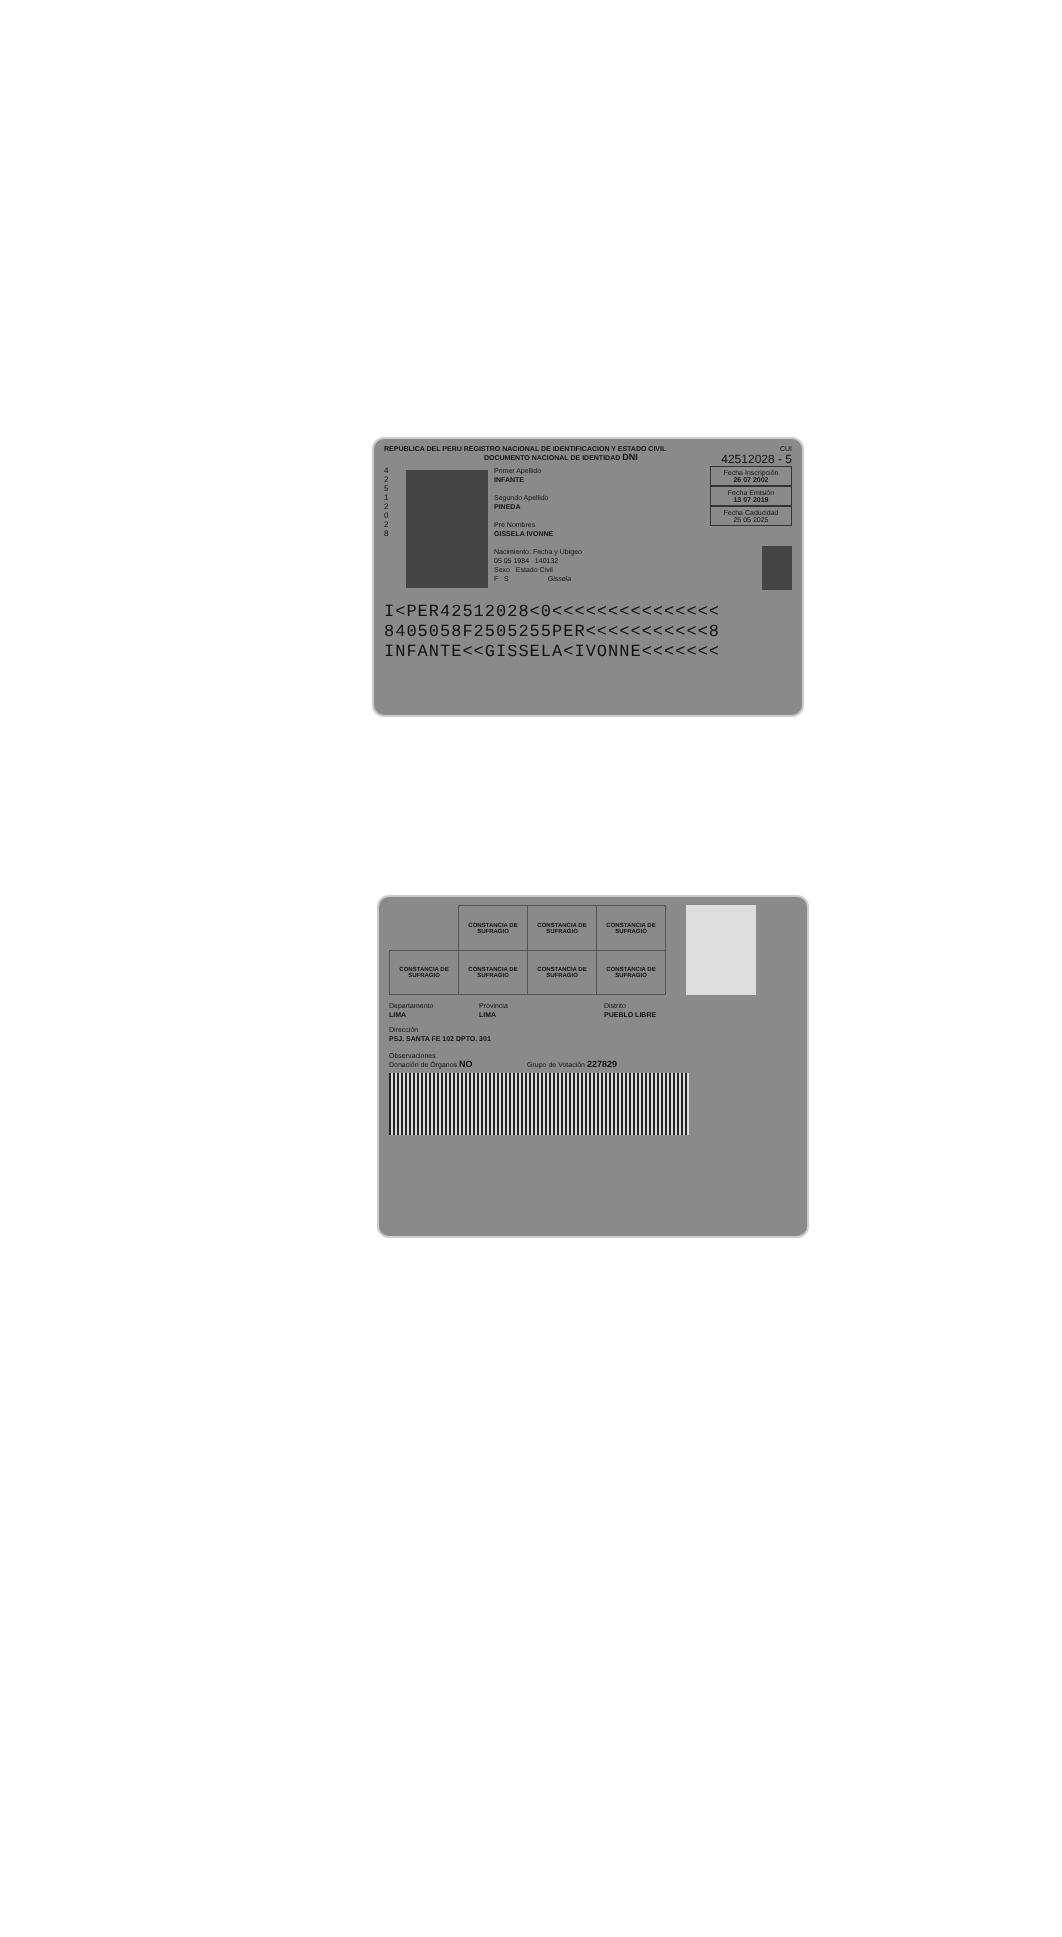REPUBLICA DEL PERU REGISTRO NACIONAL DE IDENTIFICACION Y ESTADO CIVIL CUI
DOCUMENTO NACIONAL DE IDENTIDAD DNI 42512028 - 5
4 2 5 1 2 0 2 8
Primer Apellido
INFANTE
Segundo Apellido
PINEDA
Pre Nombres
GISSELA IVONNE
Nacimiento: Fecha y Ubigeo
05 05 1984 140132
Sexo Estado Civil
F S Gissela
Fecha Inscripción
26 07 2002
Fecha Emisión
13 07 2019
Fecha Caducidad
25 05 2025
I<PER42512028<0<<<<<<<<<<<<<<<
8405058F2505255PER<<<<<<<<<<<8
INFANTE<<GISSELA<IVONNE<<<<<<<
| | CONSTANCIA DE SUFRAGIO | CONSTANCIA DE SUFRAGIO | CONSTANCIA DE SUFRAGIO |
| CONSTANCIA DE SUFRAGIO | CONSTANCIA DE SUFRAGIO | CONSTANCIA DE SUFRAGIO | CONSTANCIA DE SUFRAGIO |
Departamento
LIMA
Provincia
LIMA
Distrito
PUEBLO LIBRE
Dirección
PSJ. SANTA FE 102 DPTO. 301
Observaciones
Donación de Órganos NO Grupo de Votación 227829